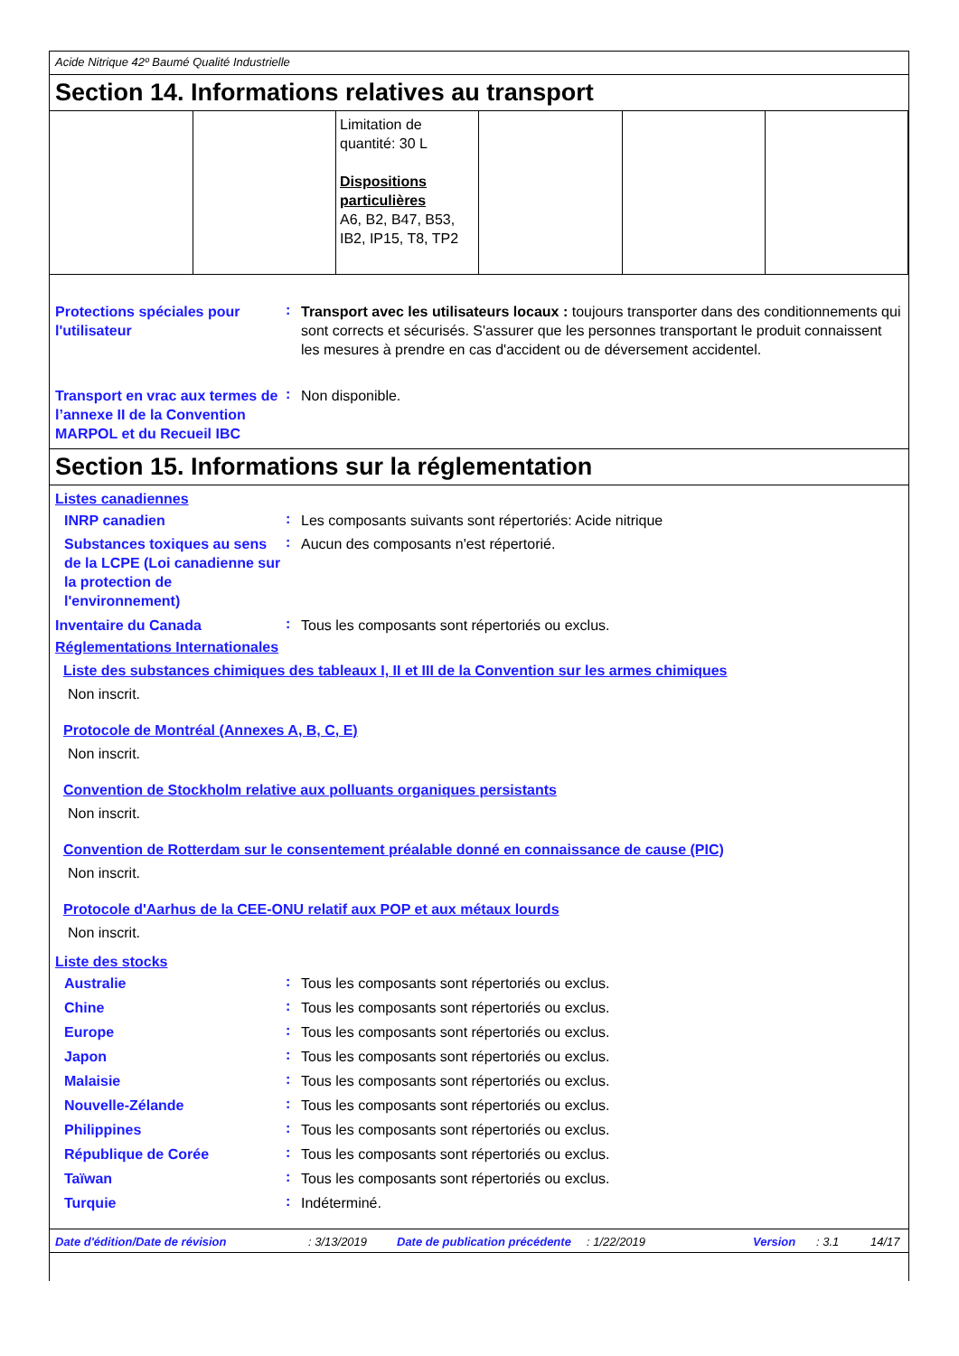Acide Nitrique 42º Baumé Qualité Industrielle
Section 14. Informations relatives au transport
| | | Limitation de quantité: 30 L Dispositions particulières A6, B2, B47, B53, IB2, IP15, T8, TP2 | | | |
Protections spéciales pour l'utilisateur
:
Transport avec les utilisateurs locaux : toujours transporter dans des conditionnements qui sont corrects et sécurisés. S'assurer que les personnes transportant le produit connaissent les mesures à prendre en cas d'accident ou de déversement accidentel.
Transport en vrac aux termes de l’annexe II de la Convention MARPOL et du Recueil IBC
:
Non disponible.
Section 15. Informations sur la réglementation
Listes canadiennes
INRP canadien
:
Les composants suivants sont répertoriés: Acide nitrique
Substances toxiques au sens de la LCPE (Loi canadienne sur la protection de l'environnement)
:
Aucun des composants n'est répertorié.
Inventaire du Canada
:
Tous les composants sont répertoriés ou exclus.
Réglementations Internationales
Liste des substances chimiques des tableaux I, II et III de la Convention sur les armes chimiques
Non inscrit.
Protocole de Montréal (Annexes A, B, C, E)
Non inscrit.
Convention de Stockholm relative aux polluants organiques persistants
Non inscrit.
Convention de Rotterdam sur le consentement préalable donné en connaissance de cause (PIC)
Non inscrit.
Protocole d'Aarhus de la CEE-ONU relatif aux POP et aux métaux lourds
Non inscrit.
Liste des stocks
Australie
:
Tous les composants sont répertoriés ou exclus.
Chine
:
Tous les composants sont répertoriés ou exclus.
Europe
:
Tous les composants sont répertoriés ou exclus.
Japon
:
Tous les composants sont répertoriés ou exclus.
Malaisie
:
Tous les composants sont répertoriés ou exclus.
Nouvelle-Zélande
:
Tous les composants sont répertoriés ou exclus.
Philippines
:
Tous les composants sont répertoriés ou exclus.
République de Corée
:
Tous les composants sont répertoriés ou exclus.
Taïwan
:
Tous les composants sont répertoriés ou exclus.
Turquie
:
Indéterminé.
Date d'édition/Date de révision: 3/13/2019 Date de publication précédente: 1/22/2019 Version: 3.1 14/17